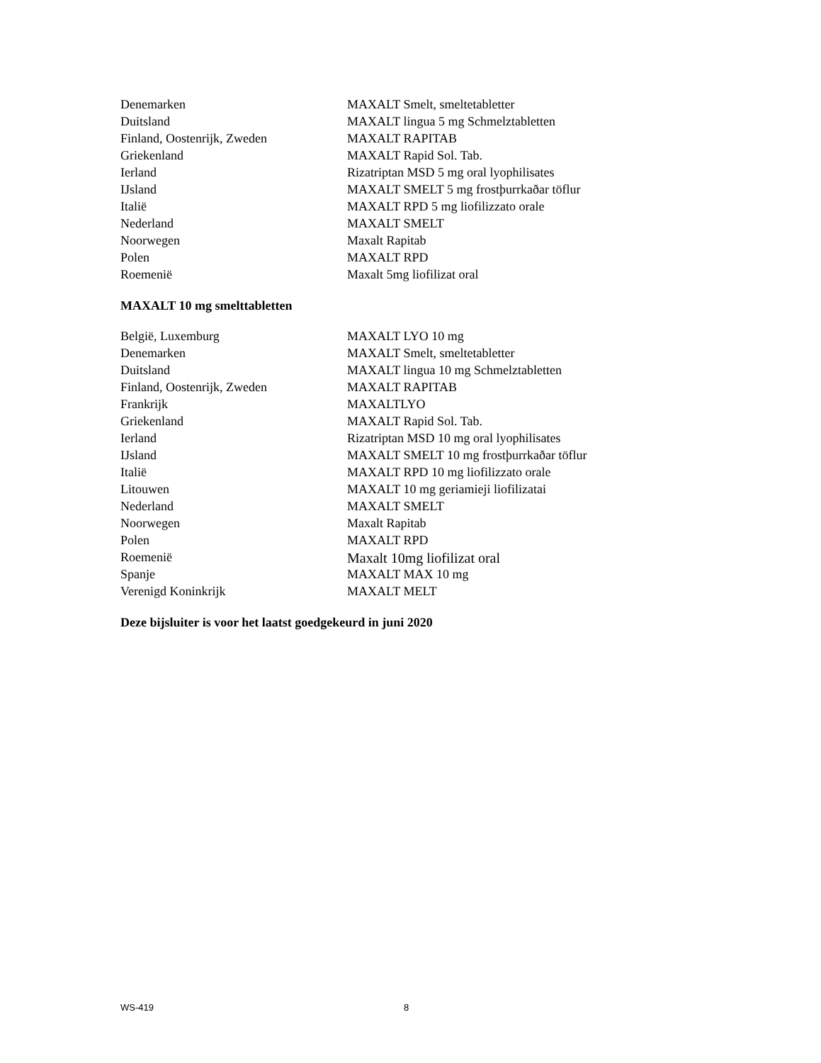| Denemarken | MAXALT Smelt, smeltetabletter |
| Duitsland | MAXALT lingua 5 mg Schmelztabletten |
| Finland, Oostenrijk, Zweden | MAXALT RAPITAB |
| Griekenland | MAXALT Rapid Sol. Tab. |
| Ierland | Rizatriptan MSD 5 mg oral lyophilisates |
| IJsland | MAXALT SMELT 5 mg frostþurrkaðar töflur |
| Italië | MAXALT RPD 5 mg liofilizzato orale |
| Nederland | MAXALT SMELT |
| Noorwegen | Maxalt Rapitab |
| Polen | MAXALT RPD |
| Roemenië | Maxalt 5mg liofilizat oral |
MAXALT 10 mg smelttabletten
| België, Luxemburg | MAXALT LYO 10 mg |
| Denemarken | MAXALT Smelt, smeltetabletter |
| Duitsland | MAXALT lingua 10 mg Schmelztabletten |
| Finland, Oostenrijk, Zweden | MAXALT RAPITAB |
| Frankrijk | MAXALTLYO |
| Griekenland | MAXALT Rapid Sol. Tab. |
| Ierland | Rizatriptan MSD 10 mg oral lyophilisates |
| IJsland | MAXALT SMELT 10 mg frostþurrkaðar töflur |
| Italië | MAXALT RPD 10 mg liofilizzato orale |
| Litouwen | MAXALT 10 mg geriamieji liofilizatai |
| Nederland | MAXALT SMELT |
| Noorwegen | Maxalt Rapitab |
| Polen | MAXALT RPD |
| Roemenië | Maxalt 10mg liofilizat oral |
| Spanje | MAXALT MAX 10 mg |
| Verenigd Koninkrijk | MAXALT MELT |
Deze bijsluiter is voor het laatst goedgekeurd in juni 2020
WS-419 8